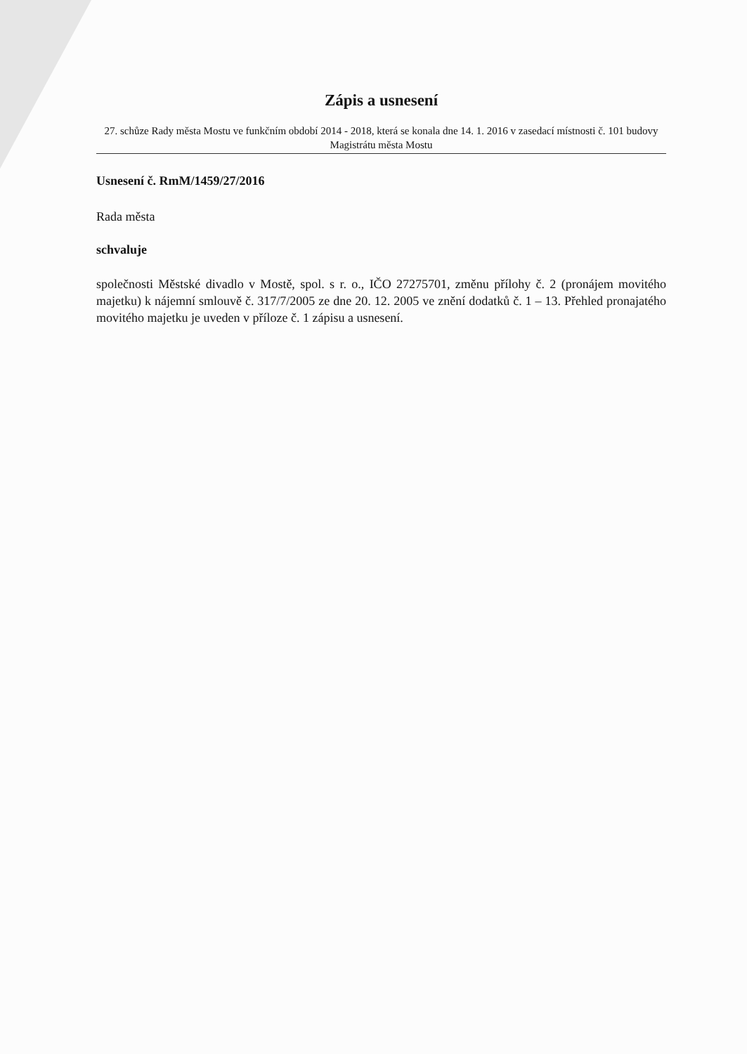Zápis a usnesení
27. schůze Rady města Mostu ve funkčním období 2014 - 2018, která se konala dne 14. 1. 2016 v zasedací místnosti č. 101 budovy Magistrátu města Mostu
Usnesení č. RmM/1459/27/2016
Rada města
schvaluje
společnosti Městské divadlo v Mostě, spol. s r. o., IČO 27275701, změnu přílohy č. 2 (pronájem movitého majetku) k nájemní smlouvě č. 317/7/2005 ze dne 20. 12. 2005 ve znění dodatků č. 1 – 13. Přehled pronajatého movitého majetku je uveden v příloze č. 1 zápisu a usnesení.